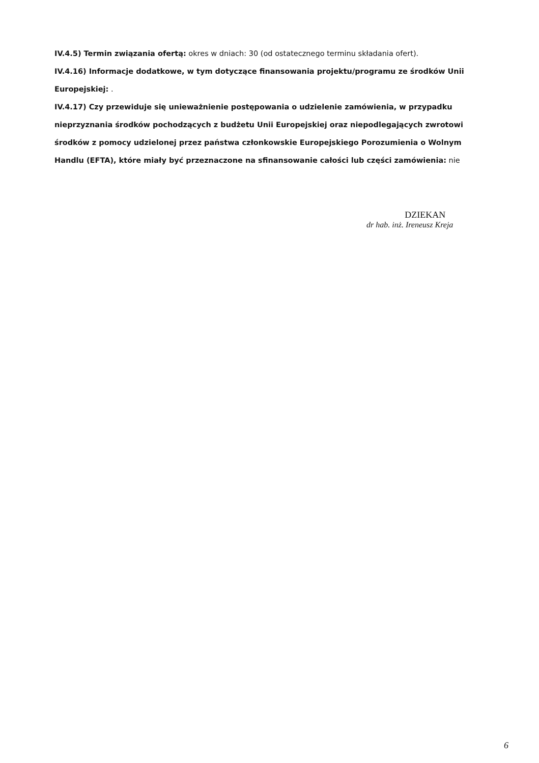IV.4.5) Termin związania ofertą: okres w dniach: 30 (od ostatecznego terminu składania ofert).
IV.4.16) Informacje dodatkowe, w tym dotyczące finansowania projektu/programu ze środków Unii Europejskiej: .
IV.4.17) Czy przewiduje się unieważnienie postępowania o udzielenie zamówienia, w przypadku nieprzyznania środków pochodzących z budżetu Unii Europejskiej oraz niepodlegających zwrotowi środków z pomocy udzielonej przez państwa członkowskie Europejskiego Porozumienia o Wolnym Handlu (EFTA), które miały być przeznaczone na sfinansowanie całości lub części zamówienia: nie
DZIEKAN
dr hab. inż. Ireneusz Kreja
6